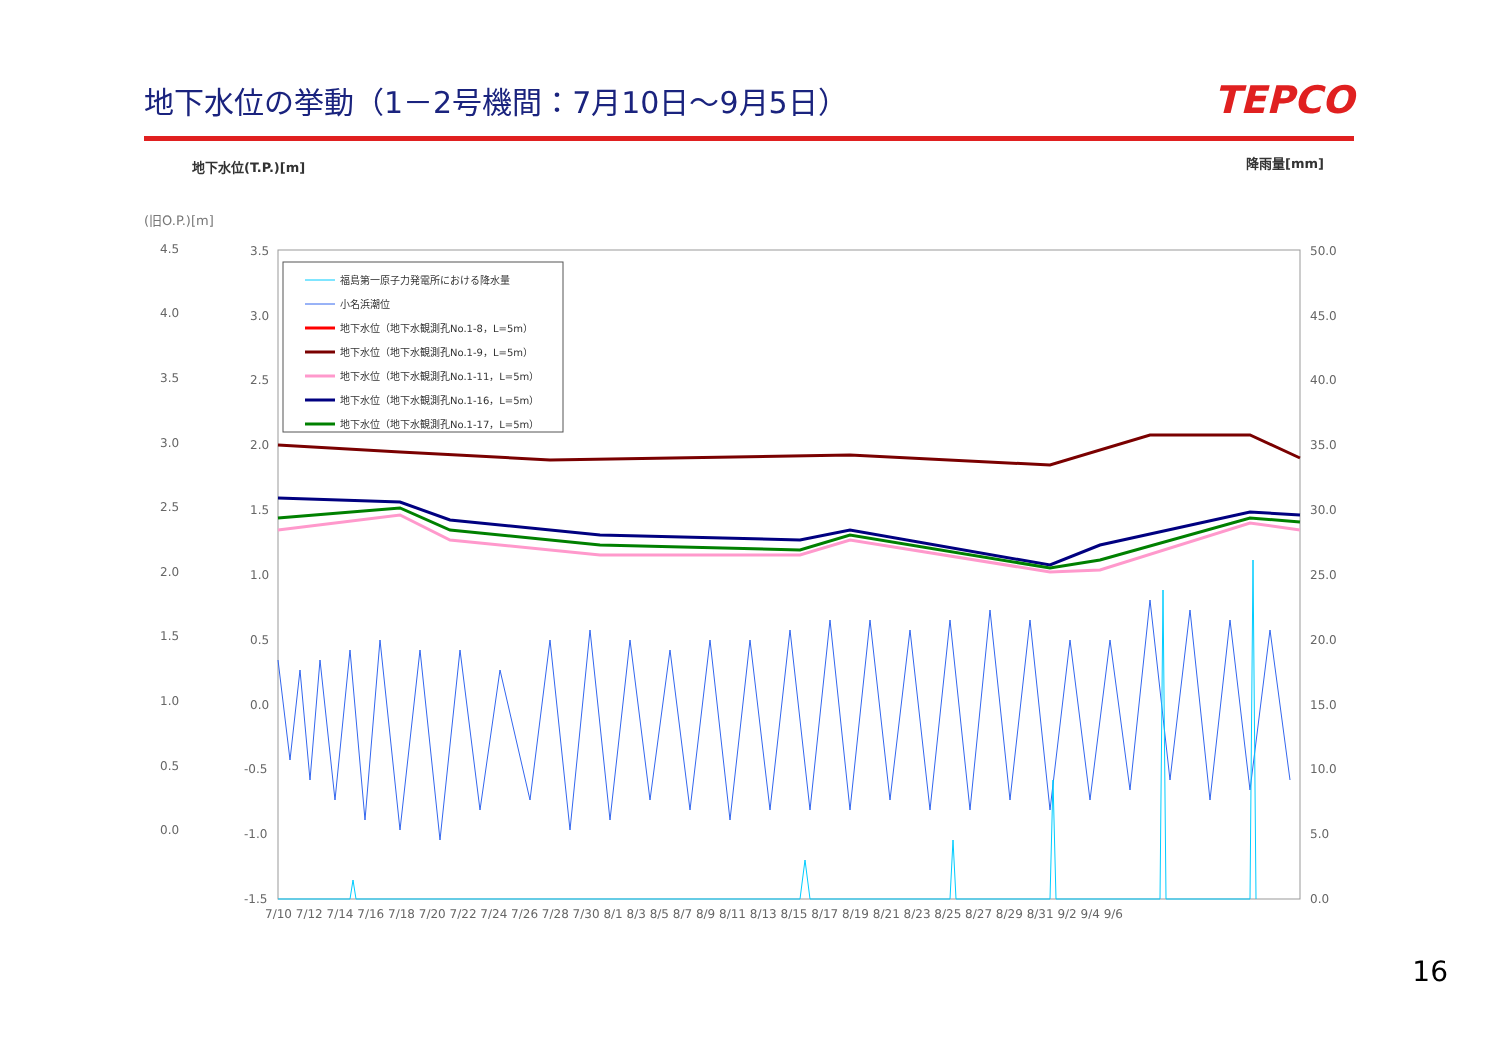地下水位の挙動（1－2号機間：7月10日～9月5日）
TEPCO
地下水位(T.P.)[m] 降雨量[mm]
(旧O.P.)[m]
4.5
4.0
3.5
3.0
2.5
2.0
1.5
1.0
0.5
0.0
3.5
3.0
2.5
2.0
1.5
1.0
0.5
0.0
-0.5
-1.0
-1.5
50.0
45.0
40.0
35.0
30.0
25.0
20.0
15.0
10.0
5.0
0.0
7/10 7/12 7/14 7/16 7/18 7/20 7/22 7/24 7/26 7/28 7/30 8/1 8/3 8/5 8/7 8/9 8/11 8/13 8/15 8/17 8/19 8/21 8/23 8/25 8/27 8/29 8/31 9/2 9/4 9/6
福島第一原子力発電所における降水量
小名浜潮位
地下水位（地下水観測孔No.1-8，L=5m）
地下水位（地下水観測孔No.1-9，L=5m）
地下水位（地下水観測孔No.1-11，L=5m）
地下水位（地下水観測孔No.1-16，L=5m）
地下水位（地下水観測孔No.1-17，L=5m）
16